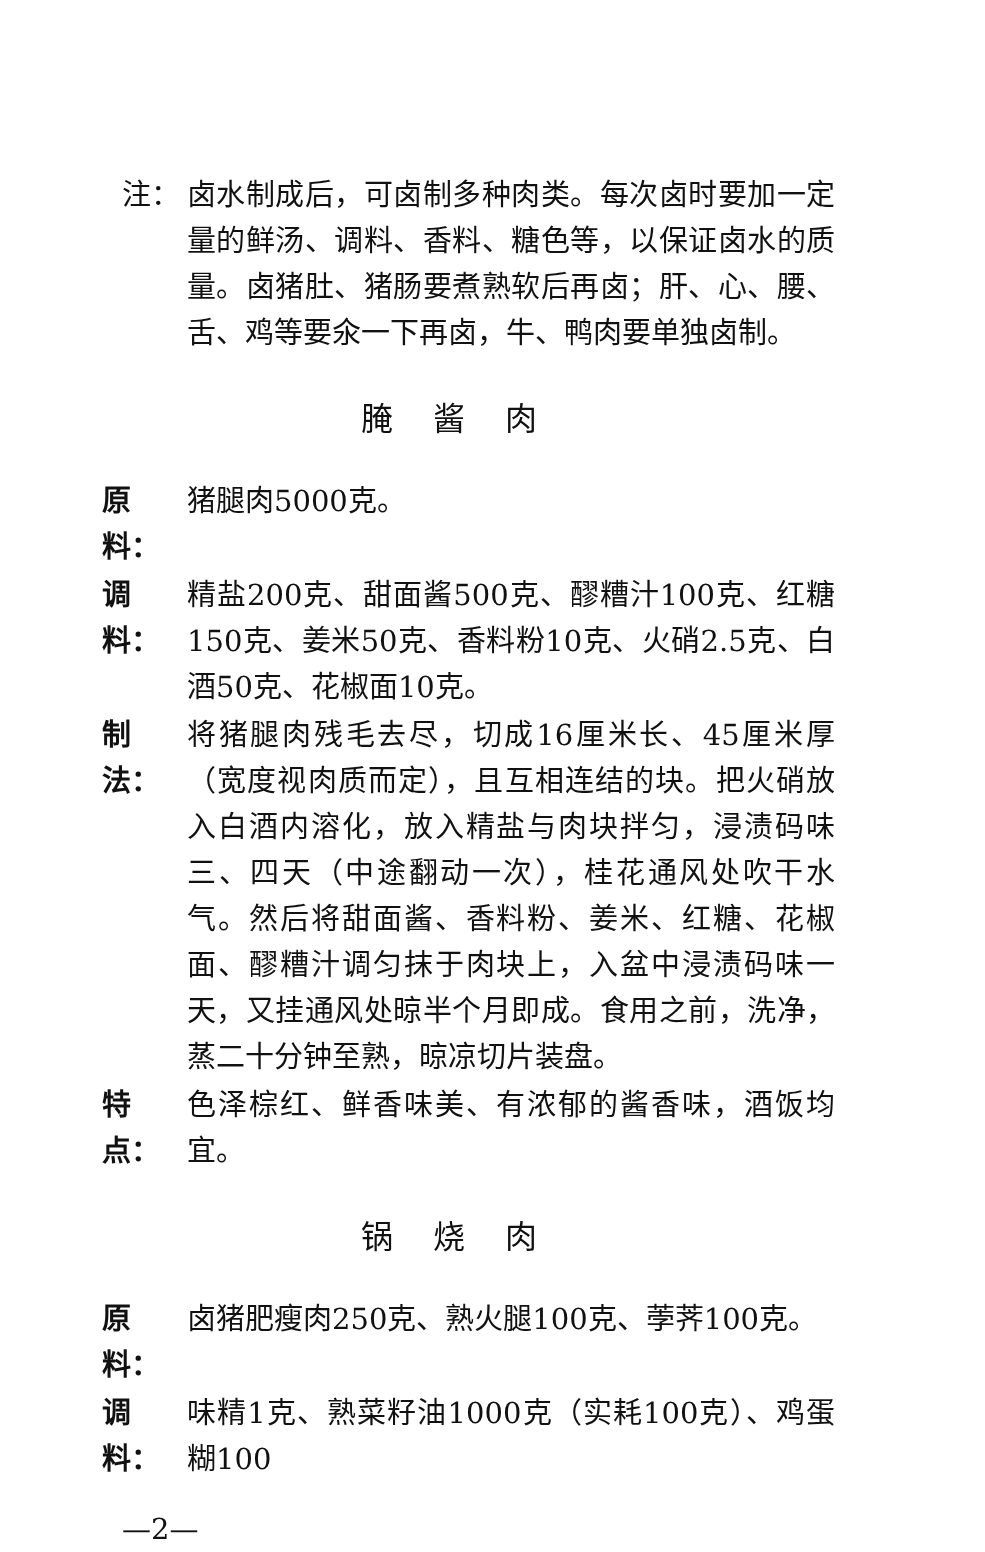注： 卤水制成后，可卤制多种肉类。每次卤时要加一定量的鲜汤、调料、香料、糖色等，以保证卤水的质量。卤猪肚、猪肠要煮熟软后再卤；肝、心、腰、舌、鸡等要氽一下再卤，牛、鸭肉要单独卤制。
腌酱肉
原料：
猪腿肉5000克。
调料：
精盐200克、甜面酱500克、醪糟汁100克、红糖150克、姜米50克、香料粉10克、火硝2.5克、白酒50克、花椒面10克。
制法：
将猪腿肉残毛去尽，切成16厘米长、45厘米厚（宽度视肉质而定），且互相连结的块。把火硝放入白酒内溶化，放入精盐与肉块拌匀，浸渍码味三、四天（中途翻动一次），桂花通风处吹干水气。然后将甜面酱、香料粉、姜米、红糖、花椒面、醪糟汁调匀抹于肉块上，入盆中浸渍码味一天，又挂通风处晾半个月即成。食用之前，洗净，蒸二十分钟至熟，晾凉切片装盘。
特点：
色泽棕红、鲜香味美、有浓郁的酱香味，酒饭均宜。
锅烧肉
原料：
卤猪肥瘦肉250克、熟火腿100克、荸荠100克。
调料：
味精1克、熟菜籽油1000克（实耗100克）、鸡蛋糊100
—2—